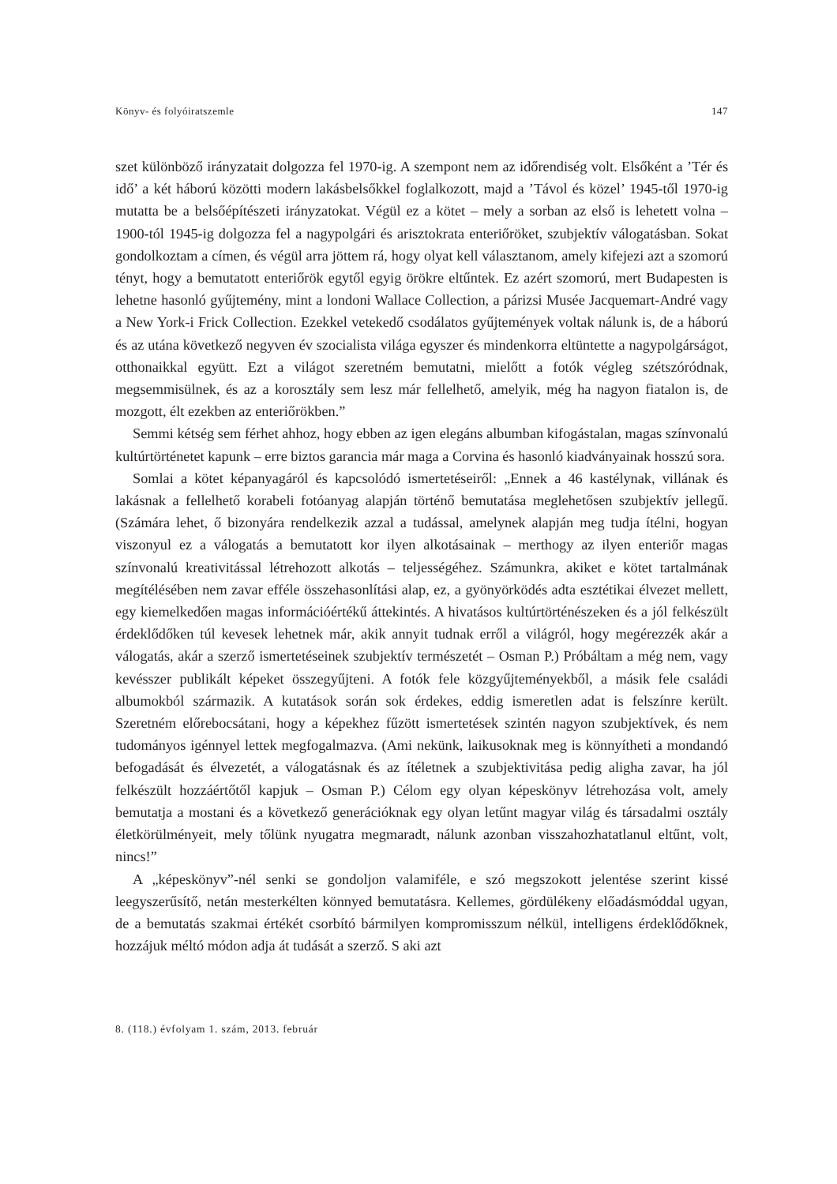Könyv- és folyóiratszemle 147
szet különböző irányzatait dolgozza fel 1970-ig. A szempont nem az időrendiség volt. Elsőként a ’Tér és idő’ a két háború közötti modern lakásbelsőkkel foglalkozott, majd a ’Távol és közel’ 1945-től 1970-ig mutatta be a belsőépítészeti irányzatokat. Végül ez a kötet – mely a sorban az első is lehetett volna – 1900-tól 1945-ig dolgozza fel a nagypolgári és arisztokrata enteriőröket, szubjektív válogatásban. Sokat gondolkoztam a címen, és végül arra jöttem rá, hogy olyat kell választanom, amely kifejezi azt a szomorú tényt, hogy a bemutatott enteriőrök egytől egyig örökre eltűntek. Ez azért szomorú, mert Budapesten is lehetne hasonló gyűjtemény, mint a londoni Wallace Collection, a párizsi Musée Jacquemart-André vagy a New York-i Frick Collection. Ezekkel vetekedő csodálatos gyűjtemények voltak nálunk is, de a háború és az utána következő negyven év szocialista világa egyszer és mindenkorra eltüntette a nagypolgárságot, otthonaikkal együtt. Ezt a világot szeretném bemutatni, mielőtt a fotók végleg szétszóródnak, megsemmisülnek, és az a korosztály sem lesz már fellelhető, amelyik, még ha nagyon fiatalon is, de mozgott, élt ezekben az enteriőrökben.”
Semmi kétség sem férhet ahhoz, hogy ebben az igen elegáns albumban kifogástalan, magas színvonalú kultúrtörténetet kapunk – erre biztos garancia már maga a Corvina és hasonló kiadványainak hosszú sora.
Somlai a kötet képanyagáról és kapcsolódó ismertetéseiről: „Ennek a 46 kastélynak, villának és lakásnak a fellelhető korabeli fotóanyag alapján történő bemutatása meglehetősen szubjektív jellegű. (Számára lehet, ő bizonyára rendelkezik azzal a tudással, amelynek alapján meg tudja ítélni, hogyan viszonyul ez a válogatás a bemutatott kor ilyen alkotásainak – merthogy az ilyen enteriőr magas színvonalú kreativitással létrehozott alkotás – teljességéhez. Számunkra, akiket e kötet tartalmának megítélésében nem zavar efféle összehasonlítási alap, ez, a gyönyörködés adta esztétikai élvezet mellett, egy kiemelkedően magas információértékű áttekintés. A hivatásos kultúrtörténészeken és a jól felkészült érdeklődőken túl kevesek lehetnek már, akik annyit tudnak erről a világról, hogy megérezzék akár a válogatás, akár a szerző ismertetéseinek szubjektív természetét – Osman P.) Próbáltam a még nem, vagy kevésszer publikált képeket összegyűjteni. A fotók fele közgyűjteményekből, a másik fele családi albumokból származik. A kutatások során sok érdekes, eddig ismeretlen adat is felszínre került. Szeretném előrebocsátani, hogy a képekhez fűzött ismertetések szintén nagyon szubjektívek, és nem tudományos igénnyel lettek megfogalmazva. (Ami nekünk, laikusoknak meg is könnyítheti a mondandó befogadását és élvezetét, a válogatásnak és az ítéletnek a szubjektivitása pedig aligha zavar, ha jól felkészült hozzáértőtől kapjuk – Osman P.) Célom egy olyan képeskönyv létrehozása volt, amely bemutatja a mostani és a következő generációknak egy olyan letűnt magyar világ és társadalmi osztály életkörülményeit, mely tőlünk nyugatra megmaradt, nálunk azonban visszahozhatatlanul eltűnt, volt, nincs!”
A „képeskönyv”-nél senki se gondoljon valamiféle, e szó megszokott jelentése szerint kissé leegyszerűsítő, netán mesterkélten könnyed bemutatásra. Kellemes, gördülékeny előadásmóddal ugyan, de a bemutatás szakmai értékét csorbító bármilyen kompromisszum nélkül, intelligens érdeklődőknek, hozzájuk méltó módon adja át tudását a szerző. S aki azt
8. (118.) évfolyam 1. szám, 2013. február